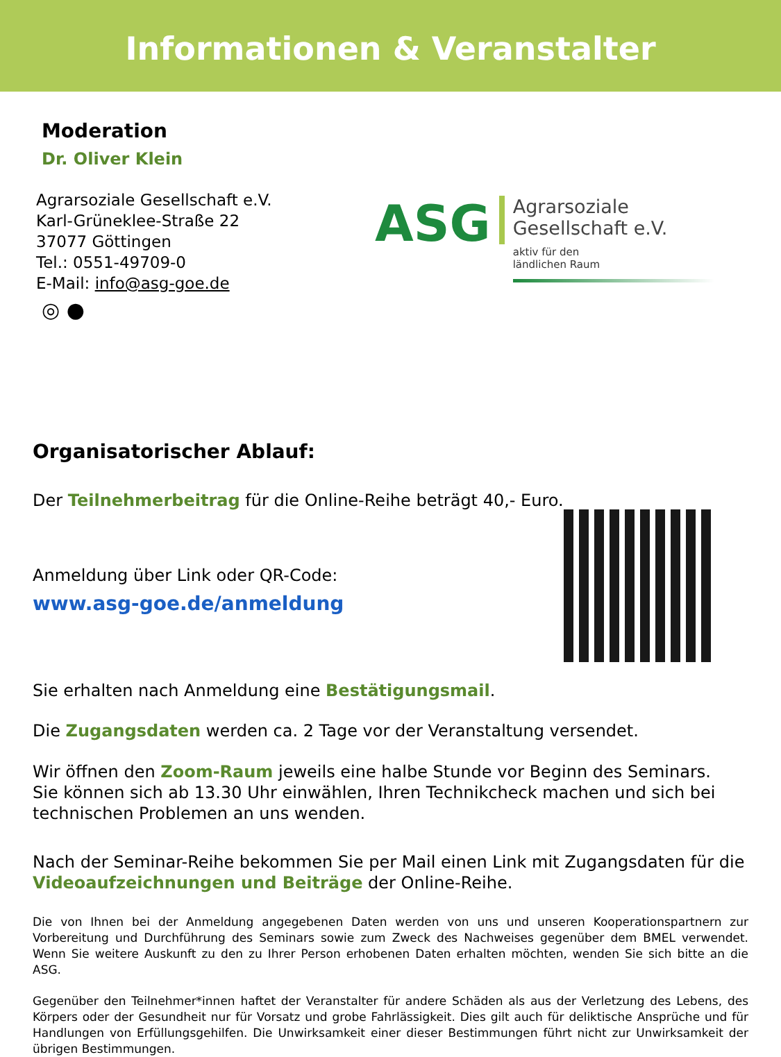Informationen & Veranstalter
Moderation
Dr. Oliver Klein
Agrarsoziale Gesellschaft e.V.
Karl-Grüneklee-Straße 22
37077 Göttingen
Tel.: 0551-49709-0
E-Mail: info@asg-goe.de
◎ ●
ASG
Agrarsoziale
Gesellschaft e.V.
aktiv für den
ländlichen Raum
Organisatorischer Ablauf:
Der Teilnehmerbeitrag für die Online-Reihe beträgt 40,- Euro.
Anmeldung über Link oder QR-Code:
www.asg-goe.de/anmeldung
Sie erhalten nach Anmeldung eine Bestätigungsmail.
Die Zugangsdaten werden ca. 2 Tage vor der Veranstaltung versendet.
Wir öffnen den Zoom-Raum jeweils eine halbe Stunde vor Beginn des Seminars.
Sie können sich ab 13.30 Uhr einwählen, Ihren Technikcheck machen und sich bei technischen Problemen an uns wenden.
Nach der Seminar-Reihe bekommen Sie per Mail einen Link mit Zugangsdaten für die Videoaufzeichnungen und Beiträge der Online-Reihe.
Die von Ihnen bei der Anmeldung angegebenen Daten werden von uns und unseren Kooperationspartnern zur Vorbereitung und Durchführung des Seminars sowie zum Zweck des Nachweises gegenüber dem BMEL verwendet. Wenn Sie weitere Auskunft zu den zu Ihrer Person erhobenen Daten erhalten möchten, wenden Sie sich bitte an die ASG.
Gegenüber den Teilnehmer*innen haftet der Veranstalter für andere Schäden als aus der Verletzung des Lebens, des Körpers oder der Gesundheit nur für Vorsatz und grobe Fahrlässigkeit. Dies gilt auch für deliktische Ansprüche und für Handlungen von Erfüllungsgehilfen. Die Unwirksamkeit einer dieser Bestimmungen führt nicht zur Unwirksamkeit der übrigen Bestimmungen.